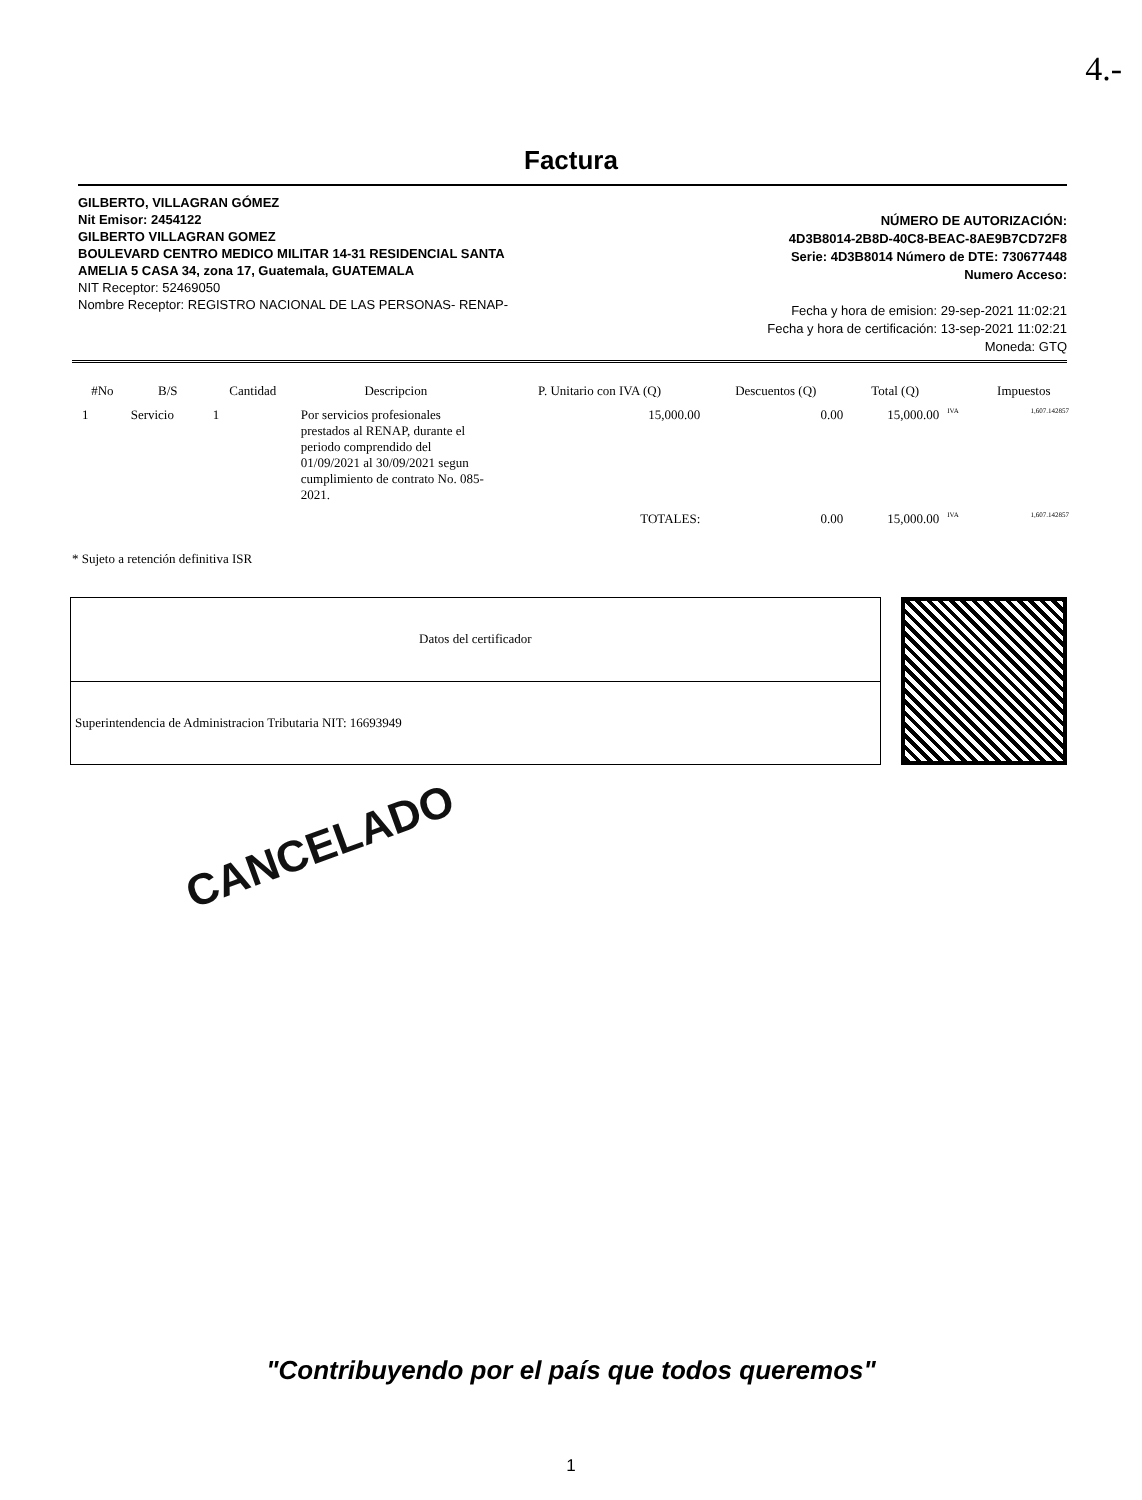4.-
Factura
GILBERTO, VILLAGRAN GÓMEZ
Nit Emisor: 2454122
GILBERTO VILLAGRAN GOMEZ
BOULEVARD CENTRO MEDICO MILITAR 14-31 RESIDENCIAL SANTA
AMELIA 5 CASA 34, zona 17, Guatemala, GUATEMALA
NIT Receptor: 52469050
Nombre Receptor: REGISTRO NACIONAL DE LAS PERSONAS- RENAP-
NÚMERO DE AUTORIZACIÓN:
4D3B8014-2B8D-40C8-BEAC-8AE9B7CD72F8
Serie: 4D3B8014 Número de DTE: 730677448
Numero Acceso:
Fecha y hora de emision: 29-sep-2021 11:02:21
Fecha y hora de certificación: 13-sep-2021 11:02:21
Moneda: GTQ
| #No | B/S | Cantidad | Descripcion | P. Unitario con IVA (Q) | Descuentos (Q) | Total (Q) | | Impuestos |
| --- | --- | --- | --- | --- | --- | --- | --- | --- |
| 1 | Servicio | 1 | Por servicios profesionales prestados al RENAP, durante el periodo comprendido del 01/09/2021 al 30/09/2021 segun cumplimiento de contrato No. 085-2021. | 15,000.00 | 0.00 | 15,000.00 | IVA | 1,607.142857 |
| | | | | TOTALES: | 0.00 | 15,000.00 | IVA | 1,607.142857 |
* Sujeto a retención definitiva ISR
| Datos del certificador |
| Superintendencia de Administracion Tributaria NIT: 16693949 |
CANCELADO
"Contribuyendo por el país que todos queremos"
1